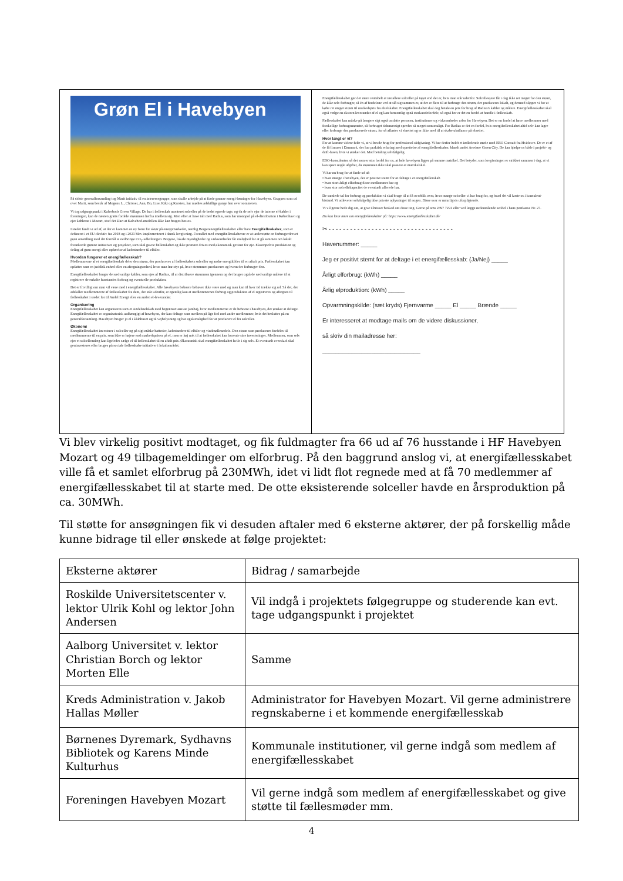Grøn El i Havebyen
På sidste generalforsamling tog Marit initiativ til en interessegruppe, som skulle arbejde på at finde grønne energi-løsninger for Havebyen. Gruppen som ud over Marit, som består af Mogens L., Chrisser, Ann, Bo, Lise, Kiki og Karsten, har mødtes adskillige gange hen over sommeren.
Vi tog udgangspunkt i Kalvebods Green Village. De har i fællesskab monteret solceller på de bedst egnede tage, og da de selv ejer de interne el-kabler i foreningen, kan de næsten gratis fordele strømmen herfra imellem sig. Men efter at have talt med Radius, som har monopol på el-distribution i København og ejer kablerne i Mozart, stod det klart at Kalvebod-modellen ikke kan bruges hos os.
I stedet fandt vi ud af, at der er kommet en ny form for aktør på energimarkedet, nemlig Borgerenergifællesskaber eller bare Energifællesskaber, som er defineret i et EU-direktiv fra 2018 og i 2021 blev implementeret i dansk lovgivning. Formålet med energifællesskaberne er at understøtte en forbrugerdrevet grøn omstilling med det formål at nedbringe CO<sub>2</sub>-udledningen. Borgere, lokale myndigheder og virksomheder får mulighed for at gå sammen om lokalt forankrede grønne initiativer og projekter, som skal gavne fællesskabet og ikke primært drives med økonomisk gevinst for øje. Eksempelvis produktion og deling af grøn energi eller opførelse af ladestandere til elbiler.
Hvordan fungerer et energifællesskab?
Medlemmerne af et energifællesskab deler den strøm, der produceres af fællesskabets solceller og andre energikilder til en aftalt pris. Fællesskabet kan opfattes som en juridisk enhed eller en afregningsenhed, hvor man har styr på, hvor strømmen produceres og hvem der forbruger den.
Energifællesskabet bruger de sædvanlige kabler, som ejes af Radius, til at distribuere strømmen igennem og det bruger også de sædvanlige målere til at registrere de enkelte husstandes forbrug og eventuelle produktion.
Det er frivilligt om man vil være med i energifællesskabet. Alle havebyens beboere behøver ikke være med og man kan til hver tid trække sig ud. Så det, der adskiller medlemmerne af fællesskabet fra dem, der står udenfor, er egentlig kun at medlemmernes forbrug og produktion af el registreres og afregnes til fællesskabet i stedet for til Andel Energi eller en anden el-leverandør.
Organisering
Energifællesskabet kan organiseres som et Andelsselskab med begrænset ansvar (amba), hvor medlemmerne er de beboere i havebyen, der ønsker at deltage. Energifællesskabet er organisatorisk uafhængigt af havebyen, der kan deltage som medlem på lige fod med andre medlemmer, hvis det besluttes på en generalforsamling. Havebyen bruger jo el i klubhuset og til vejbelysning og har også mulighed for at producere el fra solceller.
Økonomi
Energifællesskabet investerer i solceller og på sigt måske batterier, ladestandere til elbiler og vindmølleandele. Den strøm som produceres fordeles til medlemmerne til en pris, som ikke er højere end markedsprisen på el, men er høj nok til at fællesskabet kan forrente sine investeringer. Medlemmer, som selv ejer et solcelleanlæg kan ligeledes sælge el til fællesskabet til en aftalt pris. Økonomisk skal energifællesskabet hvile i sig selv. Et eventuelt overskud skal geninvesteres eller bruges på sociale fællesskabs-initiativer i lokalområdet.
Energifællesskabet gør det mere rentabelt at installere solceller på taget end det er, hvis man står udenfor. Solcelleejere får i dag ikke ret meget for den strøm, de ikke selv forbruger, så én af fordelene ved at slå sig sammen er, at der er flere til at forbruge den strøm, der produceres lokalt, og dermed slipper vi for at købe ret meget strøm til markedspris fra elselskabet. Energifællesskabet skal dog betale en pris for brug af Radius's kabler og målere. Energifællesskabet skal også vælge en ekstern leverandør af el og kan formentlig opnå storkundefordele, så også her er det en fordel at handle i fællesskab.
Fællesskabet kan måske på længere sigt også omfatte personer, institutioner og virksomheder uden for Havebyen. Det er en fordel at have medlemmer med forskellige forbrugsmønstre, så forbruget tidsmæssigt spredes så meget som muligt. For Radius er det en fordel, hvis energifællesskabet altid selv kan lagre eller forbruge den producerede strøm, for så aflaster vi elnettet og er ikke med til at skabe uballance på elnettet.
Hvor langt er vi?
For at komme videre følte vi, at vi havde brug for professionel rådgivning. Vi har derfor holdt et indledende møde med EBO Consult fra Hvidovre. De er et af de få firmaer i Danmark, der har praktisk erfaring med oprettelse af energifællesskaber, blandt andet Avedøre Green City. De kan hjælpe os både i projekt- og drift-fasen, hvis vi ønsker det. Mod betaling selvfølgelig.
EBO-konsulenten så det som er stor fordel for os, at hele havebyen ligger på samme matrikel. Det betyder, som lovgivningen er strikket sammen i dag, at vi kan spare nogle afgifter, da strømmen ikke skal passere et matrikelskel.
Vi har nu brug for at finde ud af:
• hvor mange i havebyen, der er positivt stemt for at deltage i et energifællesskab
• hvor stort årligt elforbrug disse medlemmer har og
• hvor stor solcellekapacitet de eventuelt allerede har.
De samlede tal for forbrug og produktion vi skal bruge til at få overblik over, hvor mange solceller vi har brug for, og hvad det vil koste os i konsulent-bistand. Vi udleverer selvfølgelig ikke private oplysninger til nogen. Disse svar er naturligvis uforpligtende.
Vi vil gerne bede dig om, at give Chrisser besked om disse ting. Gerne på sms 2897 7291 eller ved lægge nedenstående seddel i hans postkasse Nr. 27.
Du kan læse mere om energifællesskaber på: https://www.energifaellesskaber.dk/
✂ - - - - - - - - - - - - - - - - - - - - - - - - - - - - - - - - - - -
Havenummer: _____
Jeg er positivt stemt for at deltage i et energifællesskab: (Ja/Nej) _____
Årligt elforbrug: (kWh) _____
Årlig elproduktion: (kWh) _____
Opvarmningskilde: (sæt kryds) Fjernvarme _____ El _____ Brænde _____
Er interesseret at modtage mails om de videre diskussioner,
så skriv din mailadresse her:
______________________________
Vi blev virkelig positivt modtaget, og fik fuldmagter fra 66 ud af 76 husstande i HF Havebyen Mozart og 49 tilbagemeldinger om elforbrug. På den baggrund anslog vi, at energifællesskabet ville få et samlet elforbrug på 230MWh, idet vi lidt flot regnede med at få 70 medlemmer af energifællesskabet til at starte med. De otte eksisterende solceller havde en årsproduktion på ca. 30MWh.
Til støtte for ansøgningen fik vi desuden aftaler med 6 eksterne aktører, der på forskellig måde kunne bidrage til eller ønskede at følge projektet:
| Eksterne aktører | Bidrag / samarbejde |
| --- | --- |
| Roskilde Universitetscenter v. lektor Ulrik Kohl og lektor John Andersen | Vil indgå i projektets følgegruppe og studerende kan evt. tage udgangspunkt i projektet |
| Aalborg Universitet v. lektor Christian Borch og lektor Morten Elle | Samme |
| Kreds Administration v. Jakob Hallas Møller | Administrator for Havebyen Mozart. Vil gerne administrere regnskaberne i et kommende energifællesskab |
| Børnenes Dyremark, Sydhavns Bibliotek og Karens Minde Kulturhus | Kommunale institutioner, vil gerne indgå som medlem af energifællesskabet |
| Foreningen Havebyen Mozart | Vil gerne indgå som medlem af energifællesskabet og give støtte til fællesmøder mm. |
4